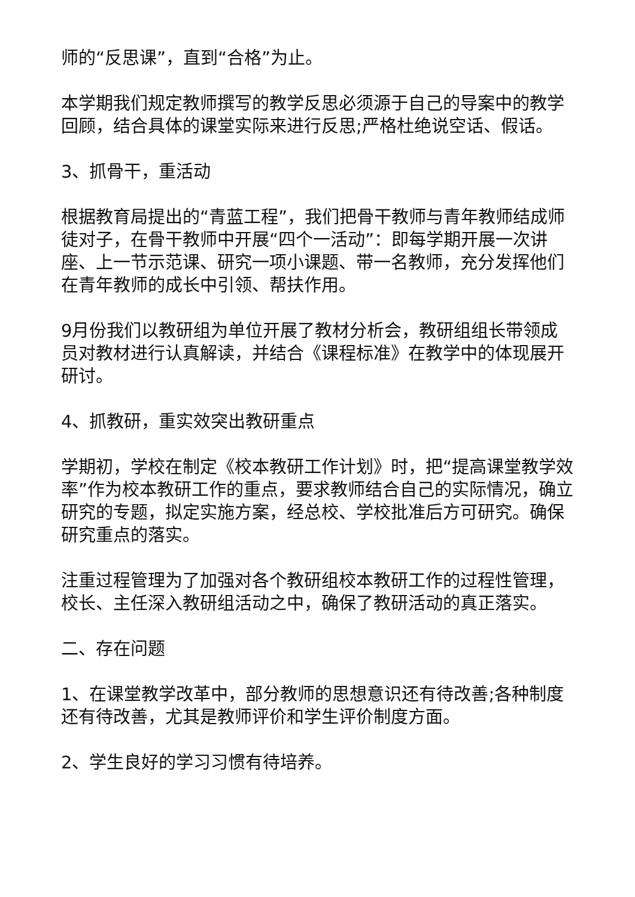师的“反思课”，直到“合格”为止。
本学期我们规定教师撰写的教学反思必须源于自己的导案中的教学回顾，结合具体的课堂实际来进行反思;严格杜绝说空话、假话。
3、抓骨干，重活动
根据教育局提出的“青蓝工程”，我们把骨干教师与青年教师结成师徒对子，在骨干教师中开展“四个一活动”：即每学期开展一次讲座、上一节示范课、研究一项小课题、带一名教师，充分发挥他们在青年教师的成长中引领、帮扶作用。
9月份我们以教研组为单位开展了教材分析会，教研组组长带领成员对教材进行认真解读，并结合《课程标准》在教学中的体现展开研讨。
4、抓教研，重实效突出教研重点
学期初，学校在制定《校本教研工作计划》时，把“提高课堂教学效率”作为校本教研工作的重点，要求教师结合自己的实际情况，确立研究的专题，拟定实施方案，经总校、学校批准后方可研究。确保研究重点的落实。
注重过程管理为了加强对各个教研组校本教研工作的过程性管理，校长、主任深入教研组活动之中，确保了教研活动的真正落实。
二、存在问题
1、在课堂教学改革中，部分教师的思想意识还有待改善;各种制度还有待改善，尤其是教师评价和学生评价制度方面。
2、学生良好的学习习惯有待培养。